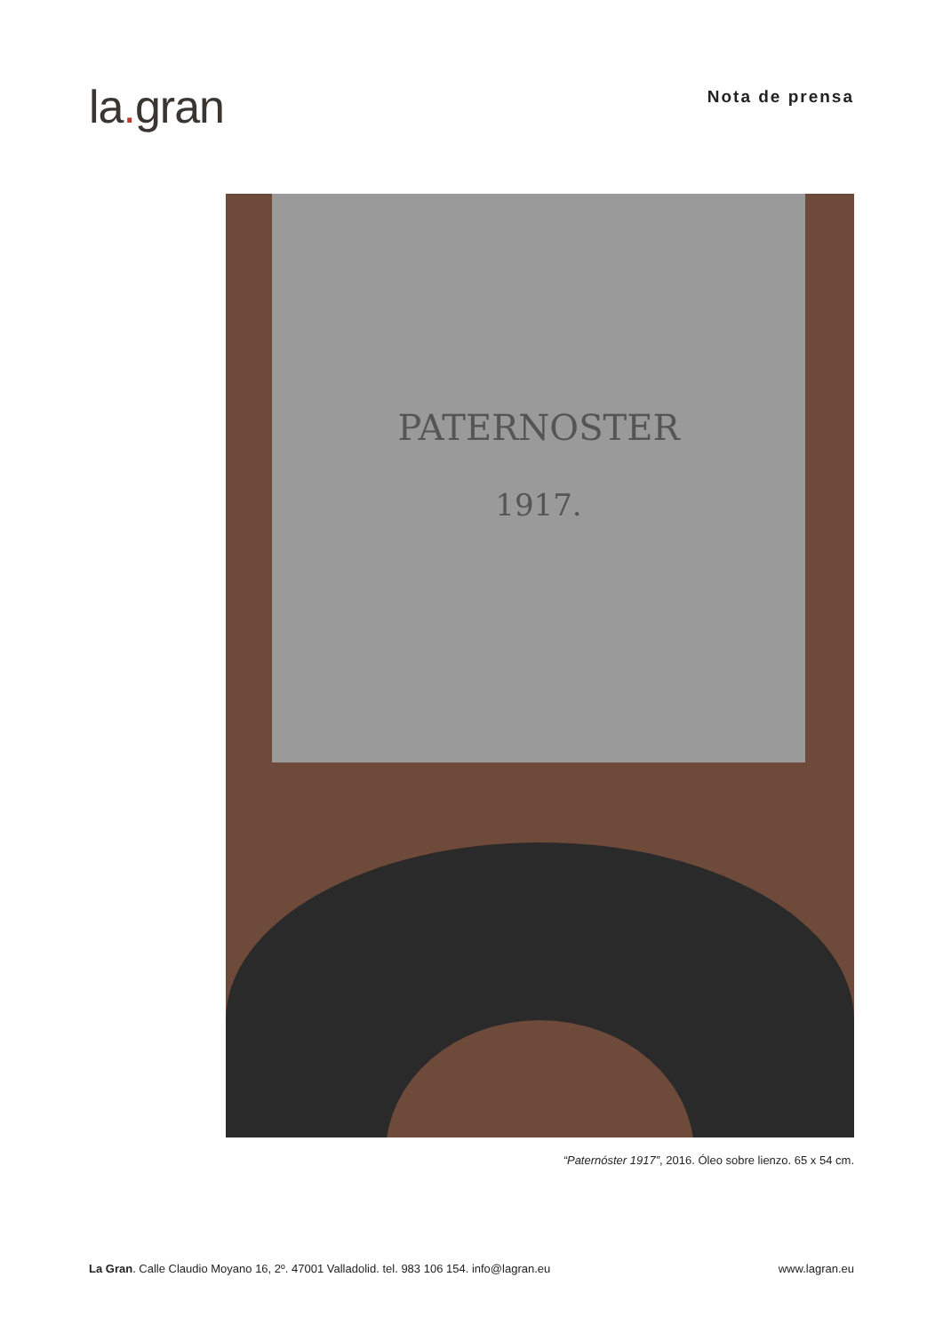la. gran
Nota de prensa
PATERNOSTER
1917.
“Paternóster 1917”, 2016. Óleo sobre lienzo. 65 x 54 cm.
La Gran. Calle Claudio Moyano 16, 2º. 47001 Valladolid. tel. 983 106 154. info@lagran.eu
www.lagran.eu